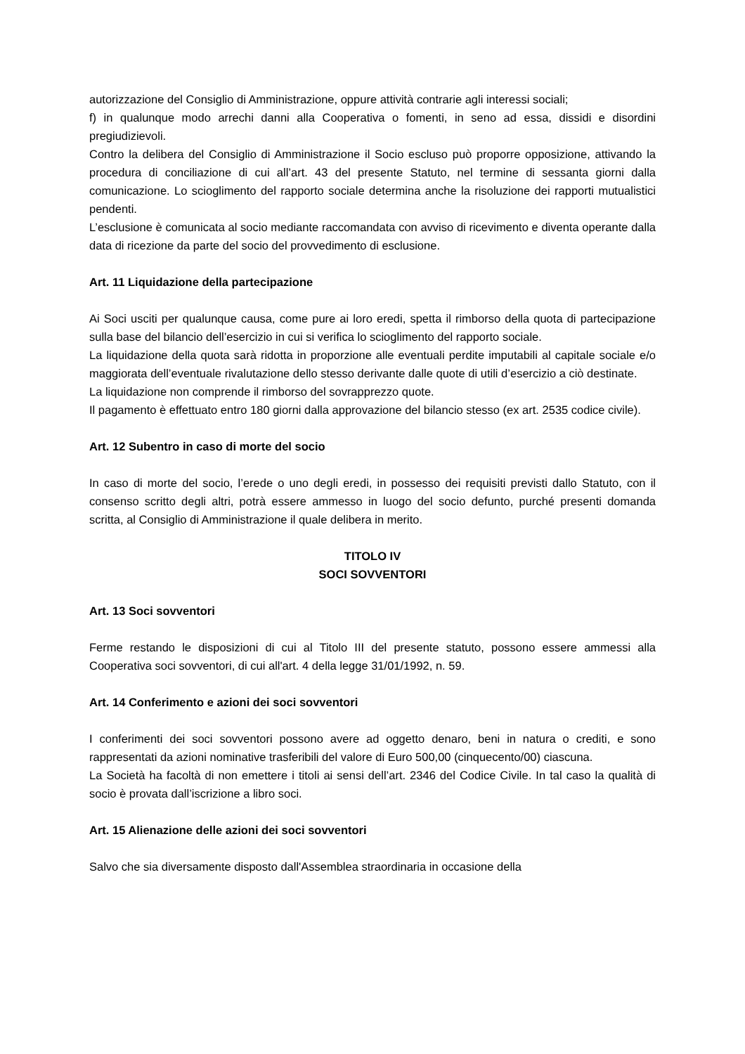autorizzazione del Consiglio di Amministrazione, oppure attività contrarie agli interessi sociali;
f) in qualunque modo arrechi danni alla Cooperativa o fomenti, in seno ad essa, dissidi e disordini pregiudizievoli.
Contro la delibera del Consiglio di Amministrazione il Socio escluso può proporre opposizione, attivando la procedura di conciliazione di cui all’art. 43 del presente Statuto, nel termine di sessanta giorni dalla comunicazione. Lo scioglimento del rapporto sociale determina anche la risoluzione dei rapporti mutualistici pendenti.
L’esclusione è comunicata al socio mediante raccomandata con avviso di ricevimento e diventa operante dalla data di ricezione da parte del socio del provvedimento di esclusione.
Art. 11 Liquidazione della partecipazione
Ai Soci usciti per qualunque causa, come pure ai loro eredi, spetta il rimborso della quota di partecipazione sulla base del bilancio dell’esercizio in cui si verifica lo scioglimento del rapporto sociale.
La liquidazione della quota sarà ridotta in proporzione alle eventuali perdite imputabili al capitale sociale e/o maggiorata dell’eventuale rivalutazione dello stesso derivante dalle quote di utili d’esercizio a ciò destinate.
La liquidazione non comprende il rimborso del sovrapprezzo quote.
Il pagamento è effettuato entro 180 giorni dalla approvazione del bilancio stesso (ex art. 2535 codice civile).
Art. 12 Subentro in caso di morte del socio
In caso di morte del socio, l’erede o uno degli eredi, in possesso dei requisiti previsti dallo Statuto, con il consenso scritto degli altri, potrà essere ammesso in luogo del socio defunto, purché presenti domanda scritta, al Consiglio di Amministrazione il quale delibera in merito.
TITOLO IV
SOCI SOVVENTORI
Art. 13 Soci sovventori
Ferme restando le disposizioni di cui al Titolo III del presente statuto, possono essere ammessi alla Cooperativa soci sovventori, di cui all'art. 4 della legge 31/01/1992, n. 59.
Art. 14 Conferimento e azioni dei soci sovventori
I conferimenti dei soci sovventori possono avere ad oggetto denaro, beni in natura o crediti, e sono rappresentati da azioni nominative trasferibili del valore di Euro 500,00 (cinquecento/00) ciascuna.
La Società ha facoltà di non emettere i titoli ai sensi dell’art. 2346 del Codice Civile. In tal caso la qualità di socio è provata dall’iscrizione a libro soci.
Art. 15 Alienazione delle azioni dei soci sovventori
Salvo che sia diversamente disposto dall'Assemblea straordinaria in occasione della